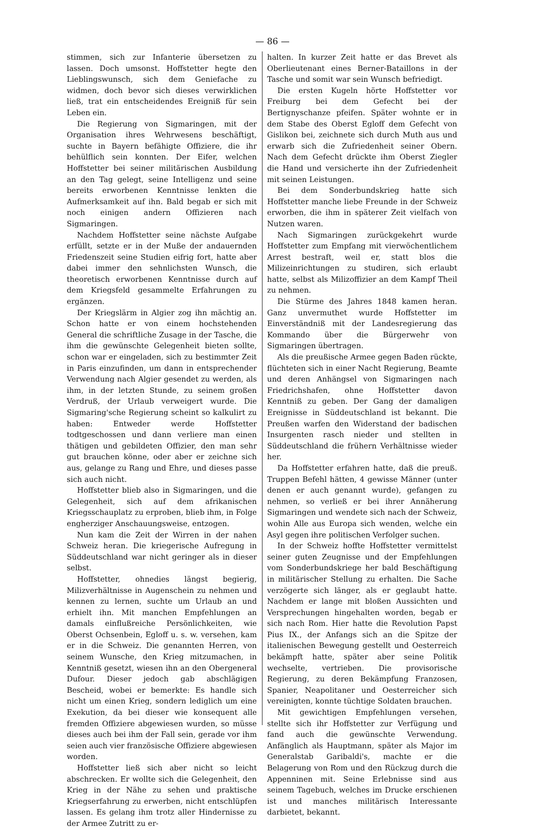— 86 —
stimmen, sich zur Infanterie übersetzen zu lassen. Doch umsonst. Hoffstetter hegte den Lieblingswunsch, sich dem Geniefache zu widmen, doch bevor sich dieses verwirklichen ließ, trat ein entscheidendes Ereigniß für sein Leben ein.
Die Regierung von Sigmaringen, mit der Organisation ihres Wehrwesens beschäftigt, suchte in Bayern befähigte Offiziere, die ihr behülflich sein konnten. Der Eifer, welchen Hoffstetter bei seiner militärischen Ausbildung an den Tag gelegt, seine Intelligenz und seine bereits erworbenen Kenntnisse lenkten die Aufmerksamkeit auf ihn. Bald begab er sich mit noch einigen andern Offizieren nach Sigmaringen.
Nachdem Hoffstetter seine nächste Aufgabe erfüllt, setzte er in der Muße der andauernden Friedenszeit seine Studien eifrig fort, hatte aber dabei immer den sehnlichsten Wunsch, die theoretisch erworbenen Kenntnisse durch auf dem Kriegsfeld gesammelte Erfahrungen zu ergänzen.
Der Kriegslärm in Algier zog ihn mächtig an. Schon hatte er von einem hochstehenden General die schriftliche Zusage in der Tasche, die ihm die gewünschte Gelegenheit bieten sollte, schon war er eingeladen, sich zu bestimmter Zeit in Paris einzufinden, um dann in entsprechender Verwendung nach Algier gesendet zu werden, als ihm, in der letzten Stunde, zu seinem großen Verdruß, der Urlaub verweigert wurde. Die Sigmaring'sche Regierung scheint so kalkulirt zu haben: Entweder werde Hoffstetter todtgeschossen und dann verliere man einen thätigen und gebildeten Offizier, den man sehr gut brauchen könne, oder aber er zeichne sich aus, gelange zu Rang und Ehre, und dieses passe sich auch nicht.
Hoffstetter blieb also in Sigmaringen, und die Gelegenheit, sich auf dem afrikanischen Kriegsschauplatz zu erproben, blieb ihm, in Folge engherziger Anschauungsweise, entzogen.
Nun kam die Zeit der Wirren in der nahen Schweiz heran. Die kriegerische Aufregung in Süddeutschland war nicht geringer als in dieser selbst.
Hoffstetter, ohnedies längst begierig, Milizverhältnisse in Augenschein zu nehmen und kennen zu lernen, suchte um Urlaub an und erhielt ihn. Mit manchen Empfehlungen an damals einflußreiche Persönlichkeiten, wie Oberst Ochsenbein, Egloff u. s. w. versehen, kam er in die Schweiz. Die genannten Herren, von seinem Wunsche, den Krieg mitzumachen, in Kenntniß gesetzt, wiesen ihn an den Obergeneral Dufour. Dieser jedoch gab abschlägigen Bescheid, wobei er bemerkte: Es handle sich nicht um einen Krieg, sondern lediglich um eine Exekution, da bei dieser wie konsequent alle fremden Offiziere abgewiesen wurden, so müsse dieses auch bei ihm der Fall sein, gerade vor ihm seien auch vier französische Offiziere abgewiesen worden.
Hoffstetter ließ sich aber nicht so leicht abschrecken. Er wollte sich die Gelegenheit, den Krieg in der Nähe zu sehen und praktische Kriegserfahrung zu erwerben, nicht entschlüpfen lassen. Es gelang ihm trotz aller Hindernisse zu der Armee Zutritt zu er-
halten. In kurzer Zeit hatte er das Brevet als Oberlieutenant eines Berner-Bataillons in der Tasche und somit war sein Wunsch befriedigt.
Die ersten Kugeln hörte Hoffstetter vor Freiburg bei dem Gefecht bei der Bertignyschanze pfeifen. Später wohnte er in dem Stabe des Oberst Egloff dem Gefecht von Gislikon bei, zeichnete sich durch Muth aus und erwarb sich die Zufriedenheit seiner Obern. Nach dem Gefecht drückte ihm Oberst Ziegler die Hand und versicherte ihn der Zufriedenheit mit seinen Leistungen.
Bei dem Sonderbundskrieg hatte sich Hoffstetter manche liebe Freunde in der Schweiz erworben, die ihm in späterer Zeit vielfach von Nutzen waren.
Nach Sigmaringen zurückgekehrt wurde Hoffstetter zum Empfang mit vierwöchentlichem Arrest bestraft, weil er, statt blos die Milizeinrichtungen zu studiren, sich erlaubt hatte, selbst als Milizoffizier an dem Kampf Theil zu nehmen.
Die Stürme des Jahres 1848 kamen heran. Ganz unvermuthet wurde Hoffstetter im Einverständniß mit der Landesregierung das Kommando über die Bürgerwehr von Sigmaringen übertragen.
Als die preußische Armee gegen Baden rückte, flüchteten sich in einer Nacht Regierung, Beamte und deren Anhängsel von Sigmaringen nach Friedrichshafen, ohne Hoffstetter davon Kenntniß zu geben. Der Gang der damaligen Ereignisse in Süddeutschland ist bekannt. Die Preußen warfen den Widerstand der badischen Insurgenten rasch nieder und stellten in Süddeutschland die frühern Verhältnisse wieder her.
Da Hoffstetter erfahren hatte, daß die preuß. Truppen Befehl hätten, 4 gewisse Männer (unter denen er auch genannt wurde), gefangen zu nehmen, so verließ er bei ihrer Annäherung Sigmaringen und wendete sich nach der Schweiz, wohin Alle aus Europa sich wenden, welche ein Asyl gegen ihre politischen Verfolger suchen.
In der Schweiz hoffte Hoffstetter vermittelst seiner guten Zeugnisse und der Empfehlungen vom Sonderbundskriege her bald Beschäftigung in militärischer Stellung zu erhalten. Die Sache verzögerte sich länger, als er geglaubt hatte. Nachdem er lange mit bloßen Aussichten und Versprechungen hingehalten worden, begab er sich nach Rom. Hier hatte die Revolution Papst Pius IX., der Anfangs sich an die Spitze der italienischen Bewegung gestellt und Oesterreich bekämpft hatte, später aber seine Politik wechselte, vertrieben. Die provisorische Regierung, zu deren Bekämpfung Franzosen, Spanier, Neapolitaner und Oesterreicher sich vereinigten, konnte tüchtige Soldaten brauchen.
Mit gewichtigen Empfehlungen versehen, stellte sich ihr Hoffstetter zur Verfügung und fand auch die gewünschte Verwendung. Anfänglich als Hauptmann, später als Major im Generalstab Garibaldi's, machte er die Belagerung von Rom und den Rückzug durch die Appenninen mit. Seine Erlebnisse sind aus seinem Tagebuch, welches im Drucke erschienen ist und manches militärisch Interessante darbietet, bekannt.